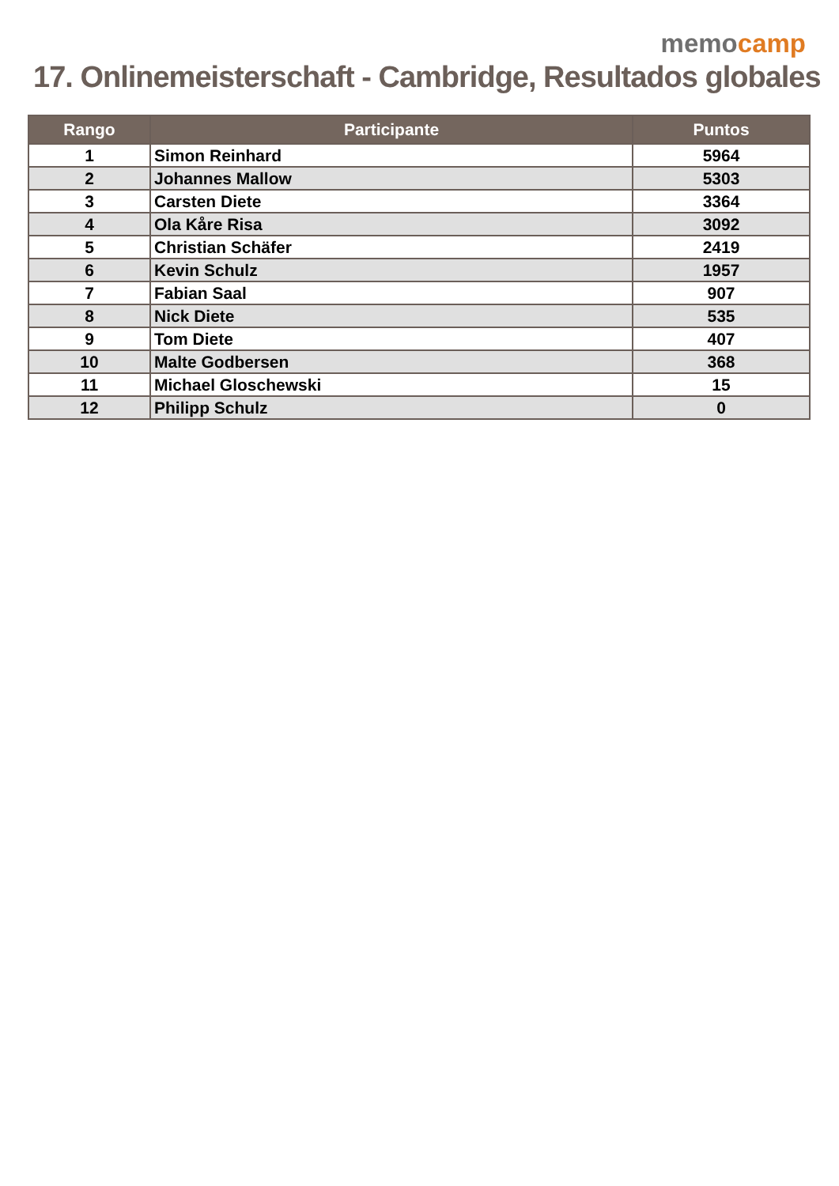memo camp
17. Onlinemeisterschaft - Cambridge, Resultados globales
| Rango | Participante | Puntos |
| --- | --- | --- |
| 1 | Simon Reinhard | 5964 |
| 2 | Johannes Mallow | 5303 |
| 3 | Carsten Diete | 3364 |
| 4 | Ola Kåre Risa | 3092 |
| 5 | Christian Schäfer | 2419 |
| 6 | Kevin Schulz | 1957 |
| 7 | Fabian Saal | 907 |
| 8 | Nick Diete | 535 |
| 9 | Tom Diete | 407 |
| 10 | Malte Godbersen | 368 |
| 11 | Michael Gloschewski | 15 |
| 12 | Philipp Schulz | 0 |